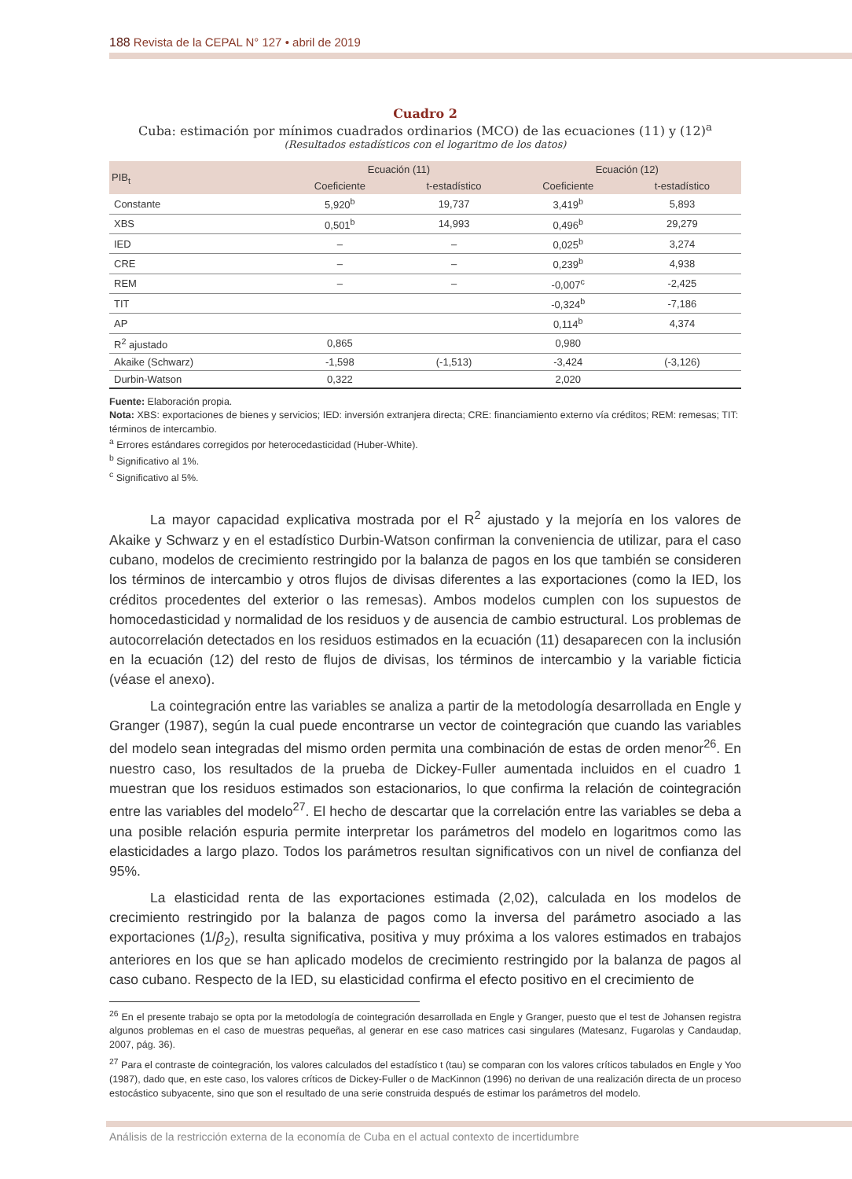188 Revista de la CEPAL N° 127 • abril de 2019
Cuadro 2
Cuba: estimación por mínimos cuadrados ordinarios (MCO) de las ecuaciones (11) y (12)<sup>a</sup>
(Resultados estadísticos con el logaritmo de los datos)
| PIB<sub>t</sub> | Ecuación (11) | | Ecuación (12) | |
| --- | --- | --- | --- | --- |
| | Coeficiente | t-estadístico | Coeficiente | t-estadístico |
| Constante | 5,920<sup>b</sup> | 19,737 | 3,419<sup>b</sup> | 5,893 |
| XBS | 0,501<sup>b</sup> | 14,993 | 0,496<sup>b</sup> | 29,279 |
| IED | – | – | 0,025<sup>b</sup> | 3,274 |
| CRE | – | – | 0,239<sup>b</sup> | 4,938 |
| REM | – | – | -0,007<sup>c</sup> | -2,425 |
| TIT | | | -0,324<sup>b</sup> | -7,186 |
| AP | | | 0,114<sup>b</sup> | 4,374 |
| R<sup>2</sup> ajustado | 0,865 | | 0,980 | |
| Akaike (Schwarz) | -1,598 | (-1,513) | -3,424 | (-3,126) |
| Durbin-Watson | 0,322 | | 2,020 | |
Fuente: Elaboración propia.
Nota: XBS: exportaciones de bienes y servicios; IED: inversión extranjera directa; CRE: financiamiento externo vía créditos; REM: remesas; TIT: términos de intercambio.
<sup>a</sup> Errores estándares corregidos por heterocedasticidad (Huber-White).
<sup>b</sup> Significativo al 1%.
<sup>c</sup> Significativo al 5%.
La mayor capacidad explicativa mostrada por el R<sup>2</sup> ajustado y la mejoría en los valores de Akaike y Schwarz y en el estadístico Durbin-Watson confirman la conveniencia de utilizar, para el caso cubano, modelos de crecimiento restringido por la balanza de pagos en los que también se consideren los términos de intercambio y otros flujos de divisas diferentes a las exportaciones (como la IED, los créditos procedentes del exterior o las remesas). Ambos modelos cumplen con los supuestos de homocedasticidad y normalidad de los residuos y de ausencia de cambio estructural. Los problemas de autocorrelación detectados en los residuos estimados en la ecuación (11) desaparecen con la inclusión en la ecuación (12) del resto de flujos de divisas, los términos de intercambio y la variable ficticia (véase el anexo).
La cointegración entre las variables se analiza a partir de la metodología desarrollada en Engle y Granger (1987), según la cual puede encontrarse un vector de cointegración que cuando las variables del modelo sean integradas del mismo orden permita una combinación de estas de orden menor<sup>26</sup>. En nuestro caso, los resultados de la prueba de Dickey-Fuller aumentada incluidos en el cuadro 1 muestran que los residuos estimados son estacionarios, lo que confirma la relación de cointegración entre las variables del modelo<sup>27</sup>. El hecho de descartar que la correlación entre las variables se deba a una posible relación espuria permite interpretar los parámetros del modelo en logaritmos como las elasticidades a largo plazo. Todos los parámetros resultan significativos con un nivel de confianza del 95%.
La elasticidad renta de las exportaciones estimada (2,02), calculada en los modelos de crecimiento restringido por la balanza de pagos como la inversa del parámetro asociado a las exportaciones (1/β<sub>2</sub>), resulta significativa, positiva y muy próxima a los valores estimados en trabajos anteriores en los que se han aplicado modelos de crecimiento restringido por la balanza de pagos al caso cubano. Respecto de la IED, su elasticidad confirma el efecto positivo en el crecimiento de
<sup>26</sup> En el presente trabajo se opta por la metodología de cointegración desarrollada en Engle y Granger, puesto que el test de Johansen registra algunos problemas en el caso de muestras pequeñas, al generar en ese caso matrices casi singulares (Matesanz, Fugarolas y Candaudap, 2007, pág. 36).
<sup>27</sup> Para el contraste de cointegración, los valores calculados del estadístico t (tau) se comparan con los valores críticos tabulados en Engle y Yoo (1987), dado que, en este caso, los valores críticos de Dickey-Fuller o de MacKinnon (1996) no derivan de una realización directa de un proceso estocástico subyacente, sino que son el resultado de una serie construida después de estimar los parámetros del modelo.
Análisis de la restricción externa de la economía de Cuba en el actual contexto de incertidumbre